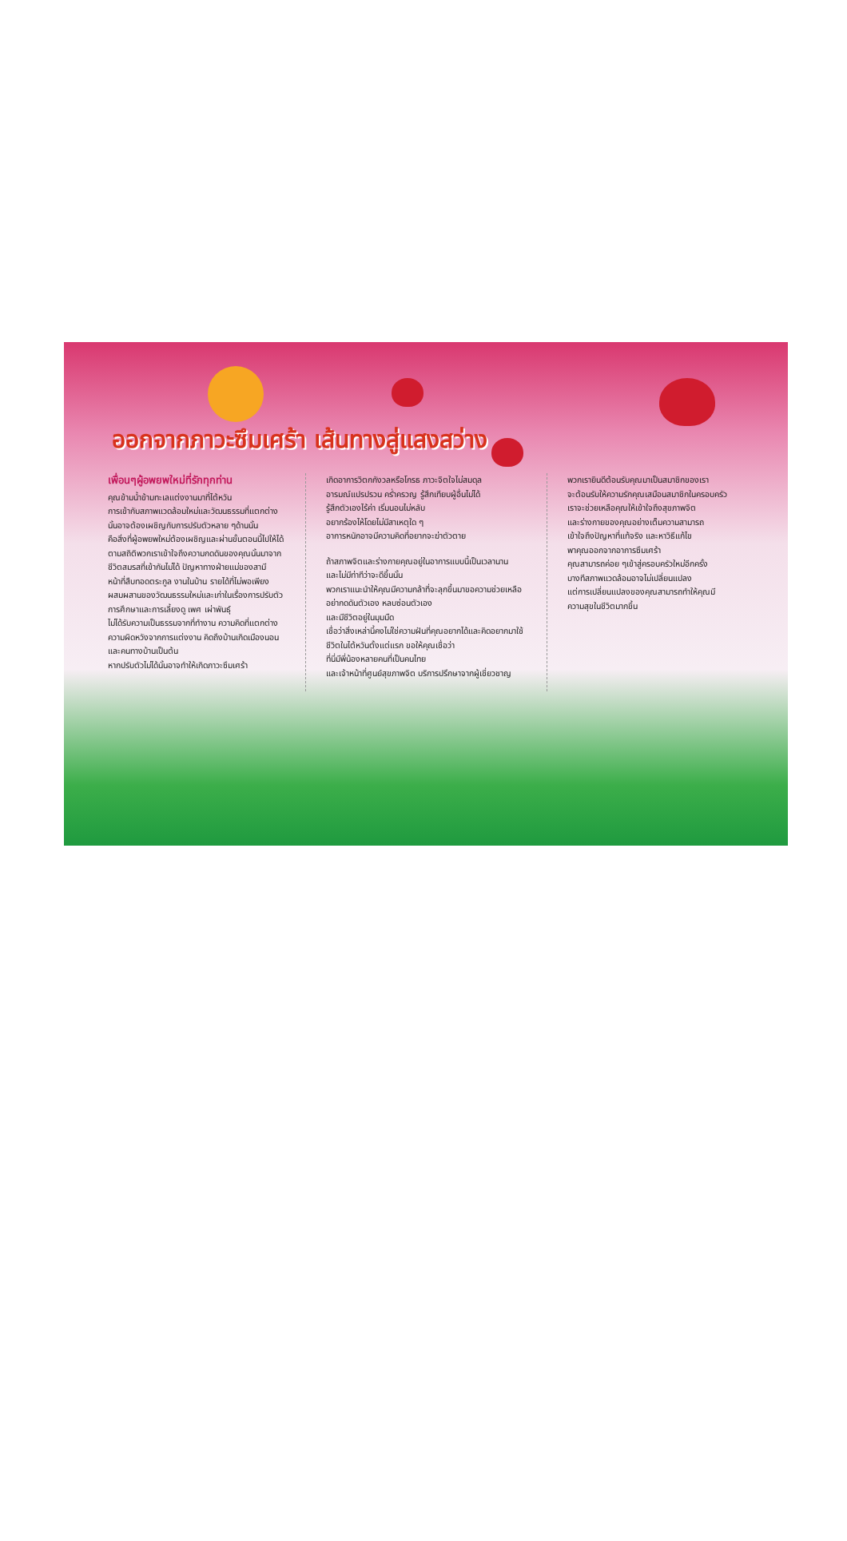ออกจากภาวะซึมเศร้า เส้นทางสู่แสงสว่าง
เพื่อนๆผู้อพยพใหม่ที่รักทุกท่าน
คุณข้ามน้ำข้ามทะเลแต่งงานมาที่ไต้หวัน
การเข้ากับสภาพแวดล้อมใหม่และวัฒนธรรมที่แตกต่าง
นั้นอาจต้องเผชิญกับการปรับตัวหลาย ๆด้านนั้น
คือสิ่งที่ผู้อพยพใหม่ต้องเผชิญและผ่านขั้นตอนนี้ไปให้ได้
ตามสถิติพวกเราเข้าใจถึงความกดดันของคุณนั้นมาจาก
ชีวิตสมรสที่เข้ากันไม่ได้ ปัญหาทางฝ่ายแม่ของสามี
หน้าที่สืบทอดตระกูล งานในบ้าน รายได้ที่ไม่พอเพียง
ผสมผสานของวัฒนธรรมใหม่และเก่าในเรื่องการปรับตัว
การศึกษาและการเลี้ยงดู เพศ เผ่าพันธุ์
ไม่ได้รับความเป็นธรรมจากที่ทำงาน ความคิดที่แตกต่าง
ความผิดหวังจากการแต่งงาน คิดถึงบ้านเกิดเมืองนอน
และคนทางบ้านเป็นต้น
หากปรับตัวไม่ได้นั้นอาจทำให้เกิดภาวะซึมเศร้า
เกิดอาการวิตกกังวลหรือโกรธ ภาวะจิตใจไม่สมดุล
อารมณ์แปรปรวน คร่ำครวญ รู้สึกเทียบผู้อื่นไม่ได้
รู้สึกตัวเองไร้ค่า เริ่มนอนไม่หลับ
อยากร้องไห้โดยไม่มีสาเหตุใด ๆ
อาการหนักอาจมีความคิดที่อยากจะฆ่าตัวตาย
ถ้าสภาพจิตและร่างกายคุณอยู่ในอาการแบบนี้เป็นเวลานาน
และไม่มีท่าทีว่าจะดีขึ้นนั้น
พวกเราแนะนำให้คุณมีความกล้าที่จะลุกขึ้นมาขอความช่วยเหลือ อย่ากดดันตัวเอง หลบซ่อนตัวเอง
และมีชีวิตอยู่ในมุมมืด
เชื่อว่าสิ่งเหล่านี้คงไม่ใช่ความฝันที่คุณอยากได้และคิดอยากมาใช้ชีวิตในไต้หวันตั้งแต่แรก ขอให้คุณเชื่อว่า
ที่นี่มีพี่น้องหลายคนที่เป็นคนไทย
และเจ้าหน้าที่ศูนย์สุขภาพจิต บริการปรึกษาจากผู้เชี่ยวชาญ
พวกเรายินดีต้อนรับคุณมาเป็นสมาชิกของเรา
จะต้อนรับให้ความรักคุณเสมือนสมาชิกในครอบครัว
เราจะช่วยเหลือคุณให้เข้าใจถึงสุขภาพจิต
และร่างกายของคุณอย่างเต็มความสามารถ
เข้าใจถึงปัญหาที่แท้จริง และหาวิธีแก้ไข
พาคุณออกจากอาการซึมเศร้า
คุณสามารถค่อย ๆเข้าสู่ครอบครัวใหม่อีกครั้ง
บางทีสภาพแวดล้อมอาจไม่เปลี่ยนแปลง
แต่การเปลี่ยนแปลงของคุณสามารถทำให้คุณมี
ความสุขในชีวิตมากขึ้น